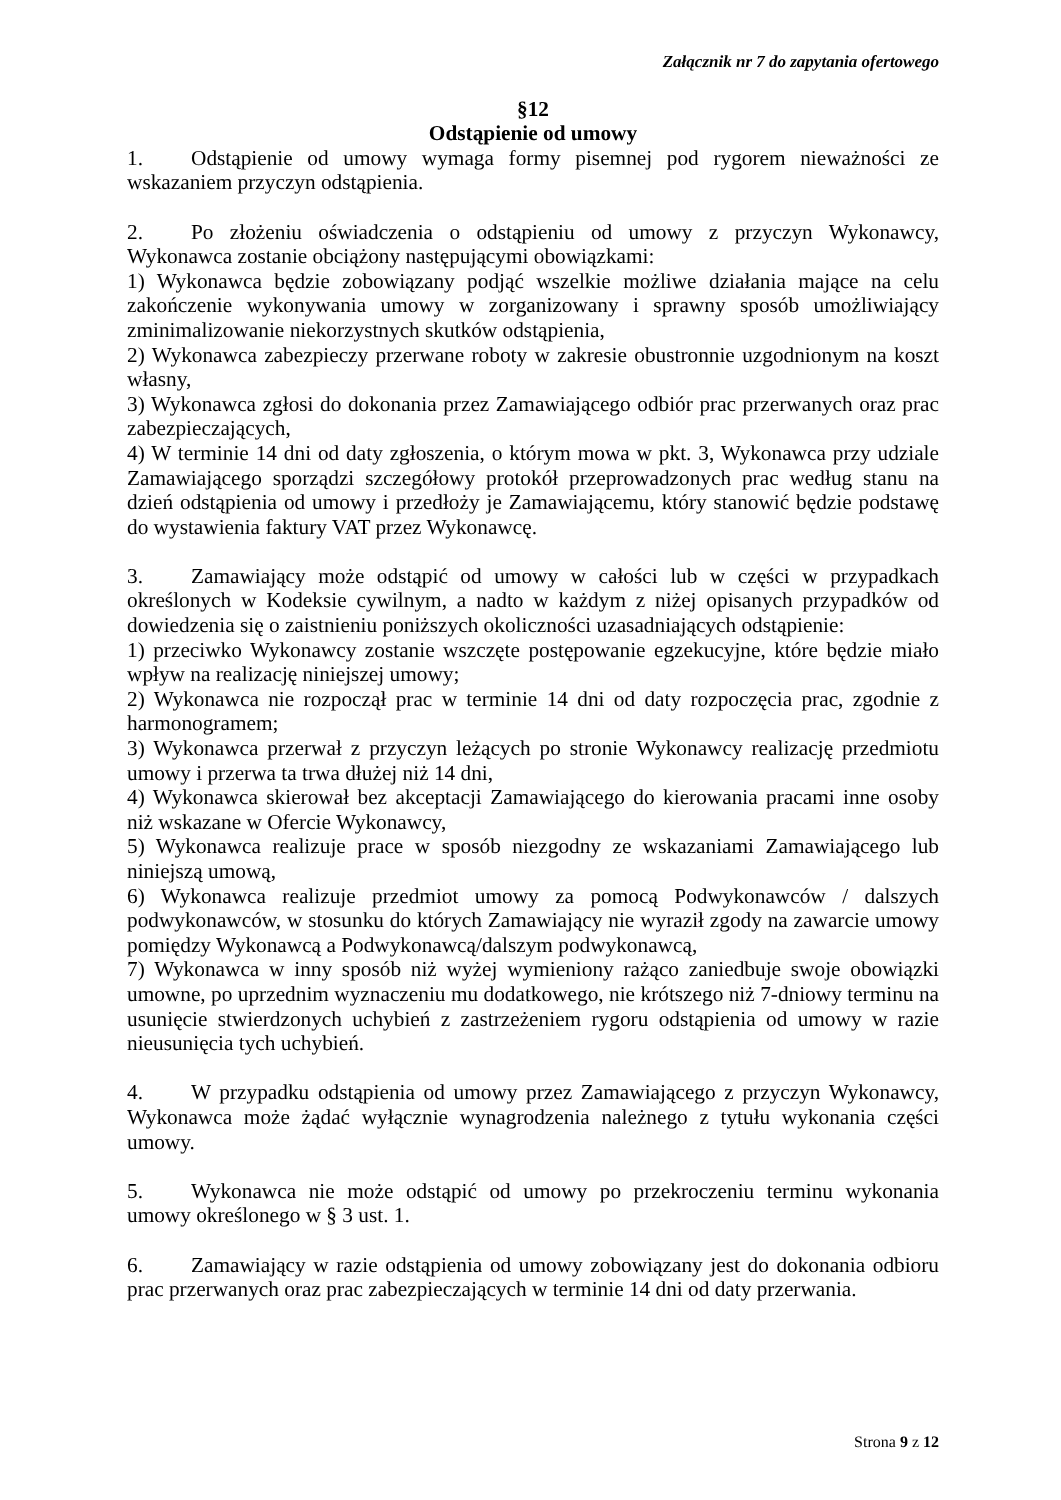Załącznik nr 7 do zapytania ofertowego
§12
Odstąpienie od umowy
1. Odstąpienie od umowy wymaga formy pisemnej pod rygorem nieważności ze wskazaniem przyczyn odstąpienia.
2. Po złożeniu oświadczenia o odstąpieniu od umowy z przyczyn Wykonawcy, Wykonawca zostanie obciążony następującymi obowiązkami:
1) Wykonawca będzie zobowiązany podjąć wszelkie możliwe działania mające na celu zakończenie wykonywania umowy w zorganizowany i sprawny sposób umożliwiający zminimalizowanie niekorzystnych skutków odstąpienia,
2) Wykonawca zabezpieczy przerwane roboty w zakresie obustronnie uzgodnionym na koszt własny,
3) Wykonawca zgłosi do dokonania przez Zamawiającego odbiór prac przerwanych oraz prac zabezpieczających,
4) W terminie 14 dni od daty zgłoszenia, o którym mowa w pkt. 3, Wykonawca przy udziale Zamawiającego sporządzi szczegółowy protokół przeprowadzonych prac według stanu na dzień odstąpienia od umowy i przedłoży je Zamawiającemu, który stanowić będzie podstawę do wystawienia faktury VAT przez Wykonawcę.
3. Zamawiający może odstąpić od umowy w całości lub w części w przypadkach określonych w Kodeksie cywilnym, a nadto w każdym z niżej opisanych przypadków od dowiedzenia się o zaistnieniu poniższych okoliczności uzasadniających odstąpienie:
1) przeciwko Wykonawcy zostanie wszczęte postępowanie egzekucyjne, które będzie miało wpływ na realizację niniejszej umowy;
2) Wykonawca nie rozpoczął prac w terminie 14 dni od daty rozpoczęcia prac, zgodnie z harmonogramem;
3) Wykonawca przerwał z przyczyn leżących po stronie Wykonawcy realizację przedmiotu umowy i przerwa ta trwa dłużej niż 14 dni,
4) Wykonawca skierował bez akceptacji Zamawiającego do kierowania pracami inne osoby niż wskazane w Ofercie Wykonawcy,
5) Wykonawca realizuje prace w sposób niezgodny ze wskazaniami Zamawiającego lub niniejszą umową,
6) Wykonawca realizuje przedmiot umowy za pomocą Podwykonawców / dalszych podwykonawców, w stosunku do których Zamawiający nie wyraził zgody na zawarcie umowy pomiędzy Wykonawcą a Podwykonawcą/dalszym podwykonawcą,
7) Wykonawca w inny sposób niż wyżej wymieniony rażąco zaniedbuje swoje obowiązki umowne, po uprzednim wyznaczeniu mu dodatkowego, nie krótszego niż 7-dniowy terminu na usunięcie stwierdzonych uchybień z zastrzeżeniem rygoru odstąpienia od umowy w razie nieusunięcia tych uchybień.
4. W przypadku odstąpienia od umowy przez Zamawiającego z przyczyn Wykonawcy, Wykonawca może żądać wyłącznie wynagrodzenia należnego z tytułu wykonania części umowy.
5. Wykonawca nie może odstąpić od umowy po przekroczeniu terminu wykonania umowy określonego w § 3 ust. 1.
6. Zamawiający w razie odstąpienia od umowy zobowiązany jest do dokonania odbioru prac przerwanych oraz prac zabezpieczających w terminie 14 dni od daty przerwania.
Strona 9 z 12